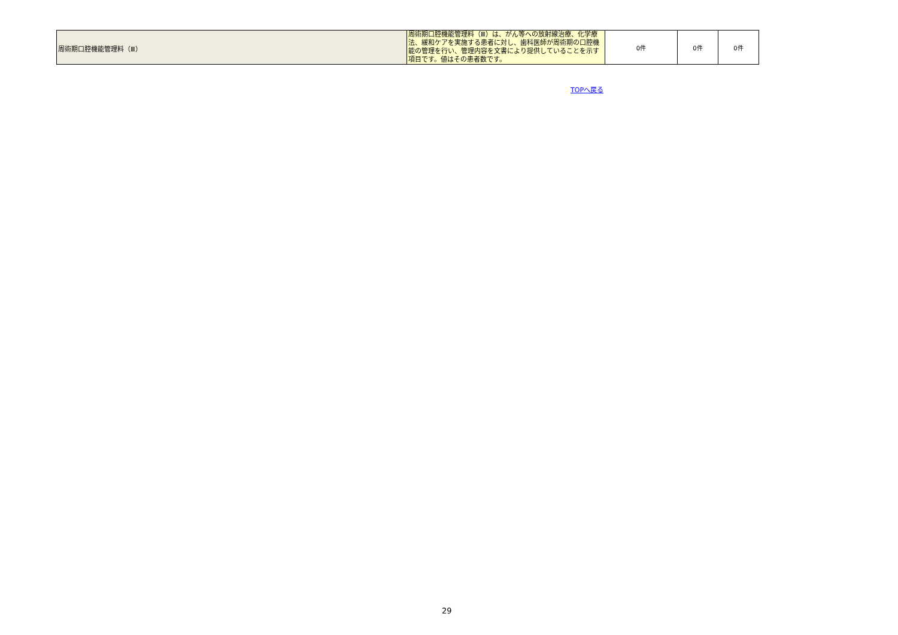| 周術期口腔機能管理料（Ⅲ） | 周術期口腔機能管理料（Ⅲ）は、がん等への放射線治療、化学療法、緩和ケアを実施する患者に対し、歯科医師が周術期の口腔機能の管理を行い、管理内容を文書により提供していることを示す項目です。値はその患者数です。 | 0件 | 0件 | 0件 |
TOPへ戻る
29